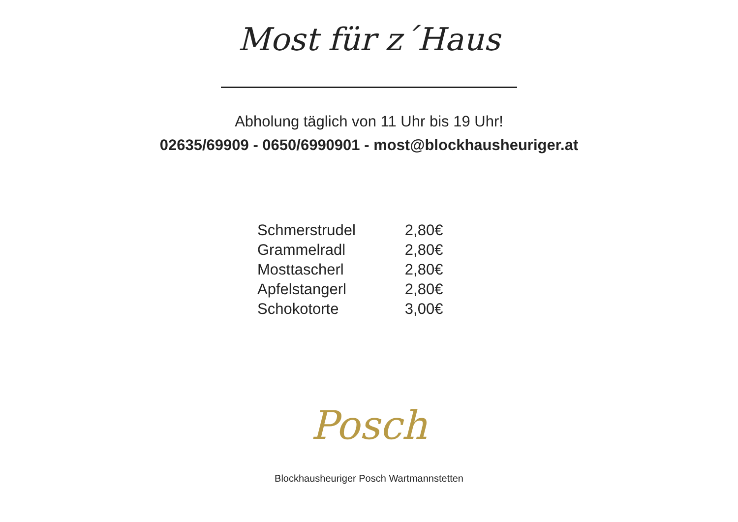Most für z´Haus
Abholung täglich von 11 Uhr bis 19 Uhr!
02635/69909 - 0650/6990901 - most@blockhausheuriger.at
| Schmerstrudel | 2,80€ |
| Grammelradl | 2,80€ |
| Mosttascherl | 2,80€ |
| Apfelstangerl | 2,80€ |
| Schokotorte | 3,00€ |
Posch
Blockhausheuriger Posch Wartmannstetten